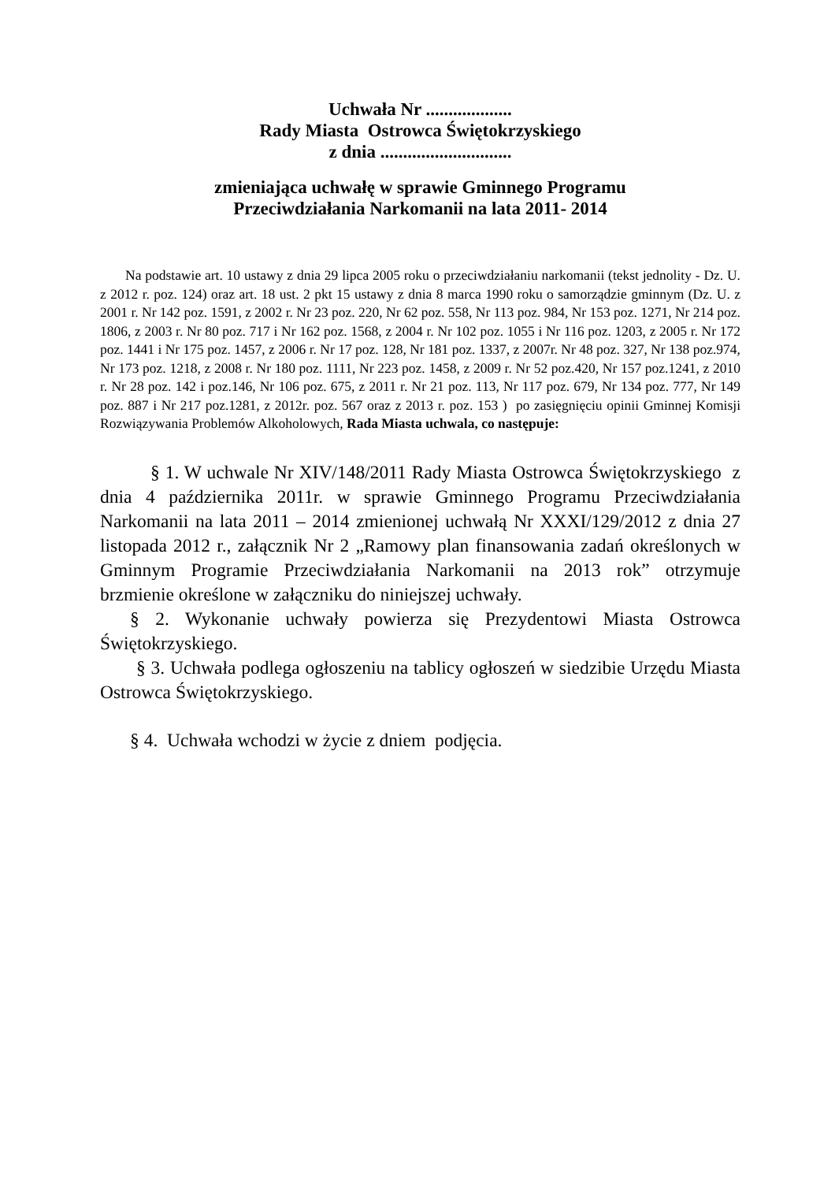Uchwała Nr ...................
Rady Miasta Ostrowca Świętokrzyskiego
z dnia .............................
zmieniająca uchwałę w sprawie Gminnego Programu
Przeciwdziałania Narkomanii na lata 2011- 2014
Na podstawie art. 10 ustawy z dnia 29 lipca 2005 roku o przeciwdziałaniu narkomanii (tekst jednolity - Dz. U. z 2012 r. poz. 124) oraz art. 18 ust. 2 pkt 15 ustawy z dnia 8 marca 1990 roku o samorządzie gminnym (Dz. U. z 2001 r. Nr 142 poz. 1591, z 2002 r. Nr 23 poz. 220, Nr 62 poz. 558, Nr 113 poz. 984, Nr 153 poz. 1271, Nr 214 poz. 1806, z 2003 r. Nr 80 poz. 717 i Nr 162 poz. 1568, z 2004 r. Nr 102 poz. 1055 i Nr 116 poz. 1203, z 2005 r. Nr 172 poz. 1441 i Nr 175 poz. 1457, z 2006 r. Nr 17 poz. 128, Nr 181 poz. 1337, z 2007r. Nr 48 poz. 327, Nr 138 poz.974, Nr 173 poz. 1218, z 2008 r. Nr 180 poz. 1111, Nr 223 poz. 1458, z 2009 r. Nr 52 poz.420, Nr 157 poz.1241, z 2010 r. Nr 28 poz. 142 i poz.146, Nr 106 poz. 675, z 2011 r. Nr 21 poz. 113, Nr 117 poz. 679, Nr 134 poz. 777, Nr 149 poz. 887 i Nr 217 poz.1281, z 2012r. poz. 567 oraz z 2013 r. poz. 153 ) po zasięgnięciu opinii Gminnej Komisji Rozwiązywania Problemów Alkoholowych, Rada Miasta uchwala, co następuje:
§ 1. W uchwale Nr XIV/148/2011 Rady Miasta Ostrowca Świętokrzyskiego z dnia 4 października 2011r. w sprawie Gminnego Programu Przeciwdziałania Narkomanii na lata 2011 – 2014 zmienionej uchwałą Nr XXXI/129/2012 z dnia 27 listopada 2012 r., załącznik Nr 2 „Ramowy plan finansowania zadań określonych w Gminnym Programie Przeciwdziałania Narkomanii na 2013 rok” otrzymuje brzmienie określone w załączniku do niniejszej uchwały.
§ 2. Wykonanie uchwały powierza się Prezydentowi Miasta Ostrowca Świętokrzyskiego.
§ 3. Uchwała podlega ogłoszeniu na tablicy ogłoszeń w siedzibie Urzędu Miasta Ostrowca Świętokrzyskiego.
§ 4. Uchwała wchodzi w życie z dniem podjęcia.